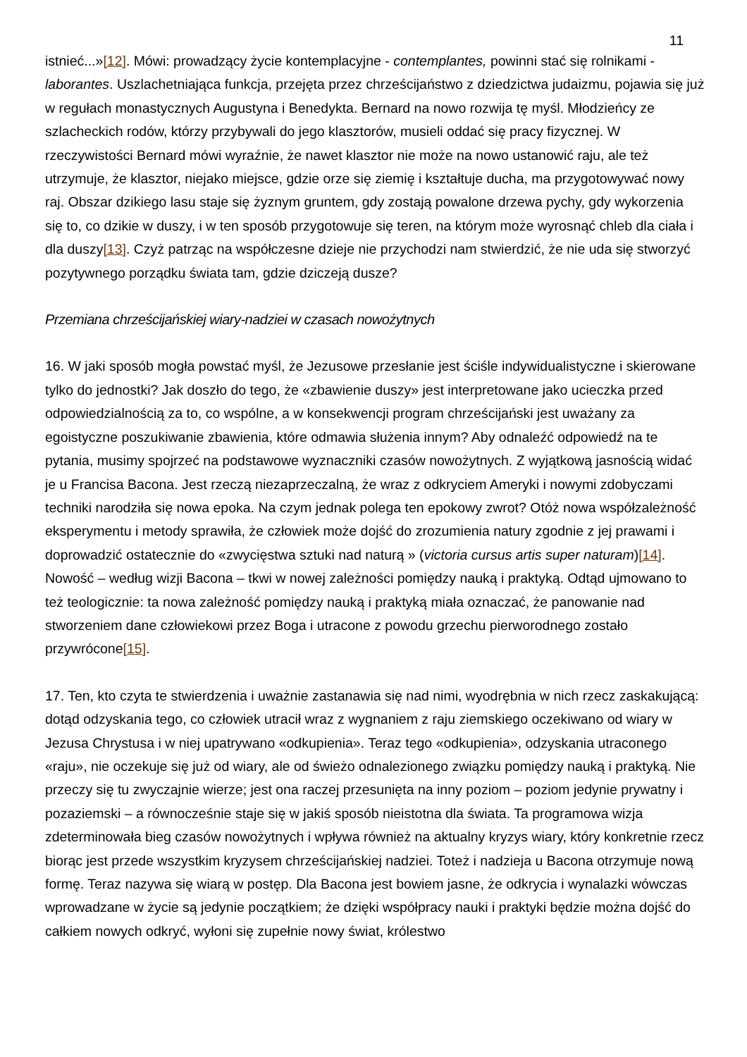11
istnieć...»[12]. Mówi: prowadzący życie kontemplacyjne - contemplantes, powinni stać się rolnikami - laborantes. Uszlachetniająca funkcja, przejęta przez chrześcijaństwo z dziedzictwa judaizmu, pojawia się już w regułach monastycznych Augustyna i Benedykta. Bernard na nowo rozwija tę myśl. Młodzieńcy ze szlacheckich rodów, którzy przybywali do jego klasztorów, musieli oddać się pracy fizycznej. W rzeczywistości Bernard mówi wyraźnie, że nawet klasztor nie może na nowo ustanowić raju, ale też utrzymuje, że klasztor, niejako miejsce, gdzie orze się ziemię i kształtuje ducha, ma przygotowywać nowy raj. Obszar dzikiego lasu staje się żyznym gruntem, gdy zostają powalone drzewa pychy, gdy wykorzenia się to, co dzikie w duszy, i w ten sposób przygotowuje się teren, na którym może wyrosnąć chleb dla ciała i dla duszy[13]. Czyż patrząc na współczesne dzieje nie przychodzi nam stwierdzić, że nie uda się stworzyć pozytywnego porządku świata tam, gdzie dziczeją dusze?
Przemiana chrześcijańskiej wiary-nadziei w czasach nowożytnych
16. W jaki sposób mogła powstać myśl, że Jezusowe przesłanie jest ściśle indywidualistyczne i skierowane tylko do jednostki? Jak doszło do tego, że «zbawienie duszy» jest interpretowane jako ucieczka przed odpowiedzialnością za to, co wspólne, a w konsekwencji program chrześcijański jest uważany za egoistyczne poszukiwanie zbawienia, które odmawia służenia innym? Aby odnaleźć odpowiedź na te pytania, musimy spojrzeć na podstawowe wyznaczniki czasów nowożytnych. Z wyjątkową jasnością widać je u Francisa Bacona. Jest rzeczą niezaprzeczalną, że wraz z odkryciem Ameryki i nowymi zdobyczami techniki narodziła się nowa epoka. Na czym jednak polega ten epokowy zwrot? Otóż nowa współzależność eksperymentu i metody sprawiła, że człowiek może dojść do zrozumienia natury zgodnie z jej prawami i doprowadzić ostatecznie do «zwycięstwa sztuki nad naturą » (victoria cursus artis super naturam)[14]. Nowość – według wizji Bacona – tkwi w nowej zależności pomiędzy nauką i praktyką. Odtąd ujmowano to też teologicznie: ta nowa zależność pomiędzy nauką i praktyką miała oznaczać, że panowanie nad stworzeniem dane człowiekowi przez Boga i utracone z powodu grzechu pierworodnego zostało przywrócone[15].
17. Ten, kto czyta te stwierdzenia i uważnie zastanawia się nad nimi, wyodrębnia w nich rzecz zaskakującą: dotąd odzyskania tego, co człowiek utracił wraz z wygnaniem z raju ziemskiego oczekiwano od wiary w Jezusa Chrystusa i w niej upatrywano «odkupienia». Teraz tego «odkupienia», odzyskania utraconego «raju», nie oczekuje się już od wiary, ale od świeżo odnalezionego związku pomiędzy nauką i praktyką. Nie przeczy się tu zwyczajnie wierze; jest ona raczej przesunięta na inny poziom – poziom jedynie prywatny i pozaziemski – a równocześnie staje się w jakiś sposób nieistotna dla świata. Ta programowa wizja zdeterminowała bieg czasów nowożytnych i wpływa również na aktualny kryzys wiary, który konkretnie rzecz biorąc jest przede wszystkim kryzysem chrześcijańskiej nadziei. Toteż i nadzieja u Bacona otrzymuje nową formę. Teraz nazywa się wiarą w postęp. Dla Bacona jest bowiem jasne, że odkrycia i wynalazki wówczas wprowadzane w życie są jedynie początkiem; że dzięki współpracy nauki i praktyki będzie można dojść do całkiem nowych odkryć, wyłoni się zupełnie nowy świat, królestwo